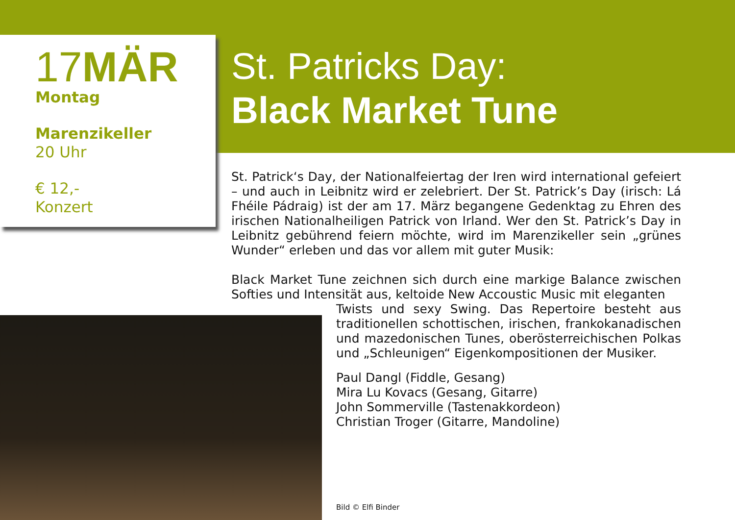17MÄR
Montag
Marenzikeller
20 Uhr
€ 12,-
Konzert
St. Patricks Day:
Black Market Tune
St. Patrick‘s Day, der Nationalfeiertag der Iren wird international gefeiert – und auch in Leibnitz wird er zelebriert. Der St. Patrick’s Day (irisch: Lá Fhéile Pádraig) ist der am 17. März begangene Gedenktag zu Ehren des irischen Nationalheiligen Patrick von Irland. Wer den St. Patrick’s Day in Leibnitz gebührend feiern möchte, wird im Marenzikeller sein „grünes Wunder“ erleben und das vor allem mit guter Musik:
Black Market Tune zeichnen sich durch eine markige Balance zwischen Softies und Intensität aus, keltoide New Accoustic Music mit eleganten
Twists und sexy Swing. Das Repertoire besteht aus traditionellen schottischen, irischen, frankokanadischen und mazedonischen Tunes, oberösterreichischen Polkas und „Schleunigen“ Eigenkompositionen der Musiker.
Paul Dangl (Fiddle, Gesang)
Mira Lu Kovacs (Gesang, Gitarre)
John Sommerville (Tastenakkordeon)
Christian Troger (Gitarre, Mandoline)
Bild © Elfi Binder